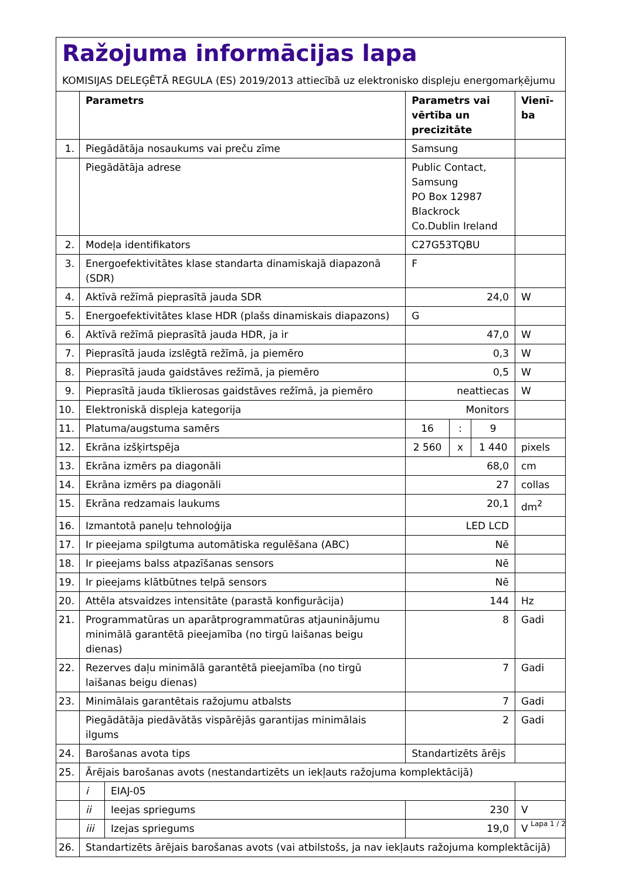Ražojuma informācijas lapa
KOMISIJAS DELEĢĒTĀ REGULA (ES) 2019/2013 attiecībā uz elektronisko displeju energomarķējumu
| | Parametrs | | Parametrs vai vērtība un precizitāte | | | Vienī-ba |
| --- | --- | --- | --- | --- | --- | --- |
| 1. | Piegādātāja nosaukums vai preču zīme | | Samsung | | | |
| | Piegādātāja adrese | | Public Contact, Samsung PO Box 12987 Blackrock Co.Dublin Ireland | | | |
| 2. | Modeļa identifikators | | C27G53TQBU | | | |
| 3. | Energoefektivitātes klase standarta dinamiskajā diapazonā (SDR) | | F | | | |
| 4. | Aktīvā režīmā pieprasītā jauda SDR | | 24,0 | | | W |
| 5. | Energoefektivitātes klase HDR (plašs dinamiskais diapazons) | | G | | | |
| 6. | Aktīvā režīmā pieprasītā jauda HDR, ja ir | | 47,0 | | | W |
| 7. | Pieprasītā jauda izslēgtā režīmā, ja piemēro | | 0,3 | | | W |
| 8. | Pieprasītā jauda gaidstāves režīmā, ja piemēro | | 0,5 | | | W |
| 9. | Pieprasītā jauda tīklierosas gaidstāves režīmā, ja piemēro | | neattiecas | | | W |
| 10. | Elektroniskā displeja kategorija | | Monitors | | | |
| 11. | Platuma/augstuma samērs | | 16 | : | 9 | |
| 12. | Ekrāna izšķirtspēja | | 2 560 | x | 1 440 | pixels |
| 13. | Ekrāna izmērs pa diagonāli | | 68,0 | | | cm |
| 14. | Ekrāna izmērs pa diagonāli | | 27 | | | collas |
| 15. | Ekrāna redzamais laukums | | 20,1 | | | dm<sup>2</sup> |
| 16. | Izmantotā paneļu tehnoloģija | | LED LCD | | | |
| 17. | Ir pieejama spilgtuma automātiska regulēšana (ABC) | | Nē | | | |
| 18. | Ir pieejams balss atpazīšanas sensors | | Nē | | | |
| 19. | Ir pieejams klātbūtnes telpā sensors | | Nē | | | |
| 20. | Attēla atsvaidzes intensitāte (parastā konfigurācija) | | 144 | | | Hz |
| 21. | Programmatūras un aparātprogrammatūras atjauninājumu minimālā garantētā pieejamība (no tirgū laišanas beigu dienas) | | 8 | | | Gadi |
| 22. | Rezerves daļu minimālā garantētā pieejamība (no tirgū laišanas beigu dienas) | | 7 | | | Gadi |
| 23. | Minimālais garantētais ražojumu atbalsts | | 7 | | | Gadi |
| | Piegādātāja piedāvātās vispārējās garantijas minimālais ilgums | | 2 | | | Gadi |
| 24. | Barošanas avota tips | | Standartizēts ārējs | | | |
| 25. | Ārējais barošanas avots (nestandartizēts un iekļauts ražojuma komplektācijā) | | | | | |
| | i | EIAJ-05 | | | | |
| | ii | Ieejas spriegums | 230 | | | V |
| | iii | Izejas spriegums | 19,0 | | | V |
| 26. | Standartizēts ārējais barošanas avots (vai atbilstošs, ja nav iekļauts ražojuma komplektācijā) | | | | | |
Lapa 1 / 2